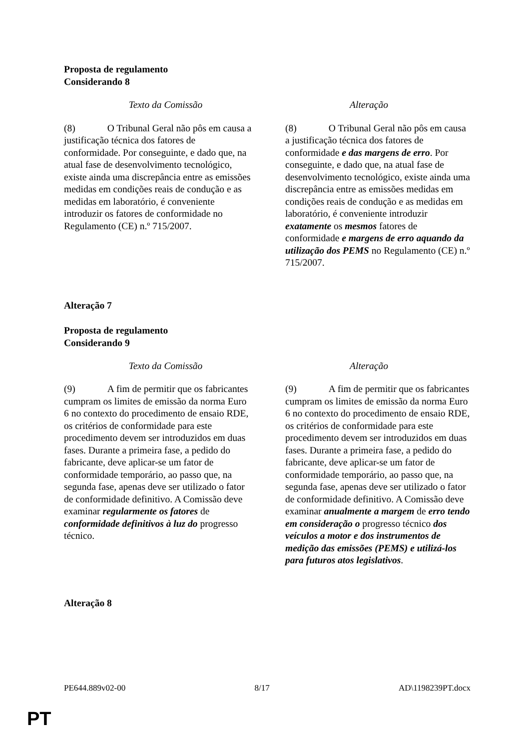Proposta de regulamento
Considerando 8
| Texto da Comissão | Alteração |
| --- | --- |
| (8) O Tribunal Geral não pôs em causa a justificação técnica dos fatores de conformidade. Por conseguinte, e dado que, na atual fase de desenvolvimento tecnológico, existe ainda uma discrepância entre as emissões medidas em condições reais de condução e as medidas em laboratório, é conveniente introduzir os fatores de conformidade no Regulamento (CE) n.º 715/2007. | (8) O Tribunal Geral não pôs em causa a justificação técnica dos fatores de conformidade e das margens de erro . Por conseguinte, e dado que, na atual fase de desenvolvimento tecnológico, existe ainda uma discrepância entre as emissões medidas em condições reais de condução e as medidas em laboratório, é conveniente introduzir exatamente os mesmos fatores de conformidade e margens de erro aquando da utilização dos PEMS no Regulamento (CE) n.º 715/2007. |
Alteração 7
Proposta de regulamento
Considerando 9
| Texto da Comissão | Alteração |
| --- | --- |
| (9) A fim de permitir que os fabricantes cumpram os limites de emissão da norma Euro 6 no contexto do procedimento de ensaio RDE, os critérios de conformidade para este procedimento devem ser introduzidos em duas fases. Durante a primeira fase, a pedido do fabricante, deve aplicar-se um fator de conformidade temporário, ao passo que, na segunda fase, apenas deve ser utilizado o fator de conformidade definitivo. A Comissão deve examinar regularmente os fatores de conformidade definitivos à luz do progresso técnico. | (9) A fim de permitir que os fabricantes cumpram os limites de emissão da norma Euro 6 no contexto do procedimento de ensaio RDE, os critérios de conformidade para este procedimento devem ser introduzidos em duas fases. Durante a primeira fase, a pedido do fabricante, deve aplicar-se um fator de conformidade temporário, ao passo que, na segunda fase, apenas deve ser utilizado o fator de conformidade definitivo. A Comissão deve examinar anualmente a margem de erro tendo em consideração o progresso técnico dos veículos a motor e dos instrumentos de medição das emissões (PEMS) e utilizá-los para futuros atos legislativos . |
Alteração 8
PE644.889v02-00 8/17 AD\1198239PT.docx
PT